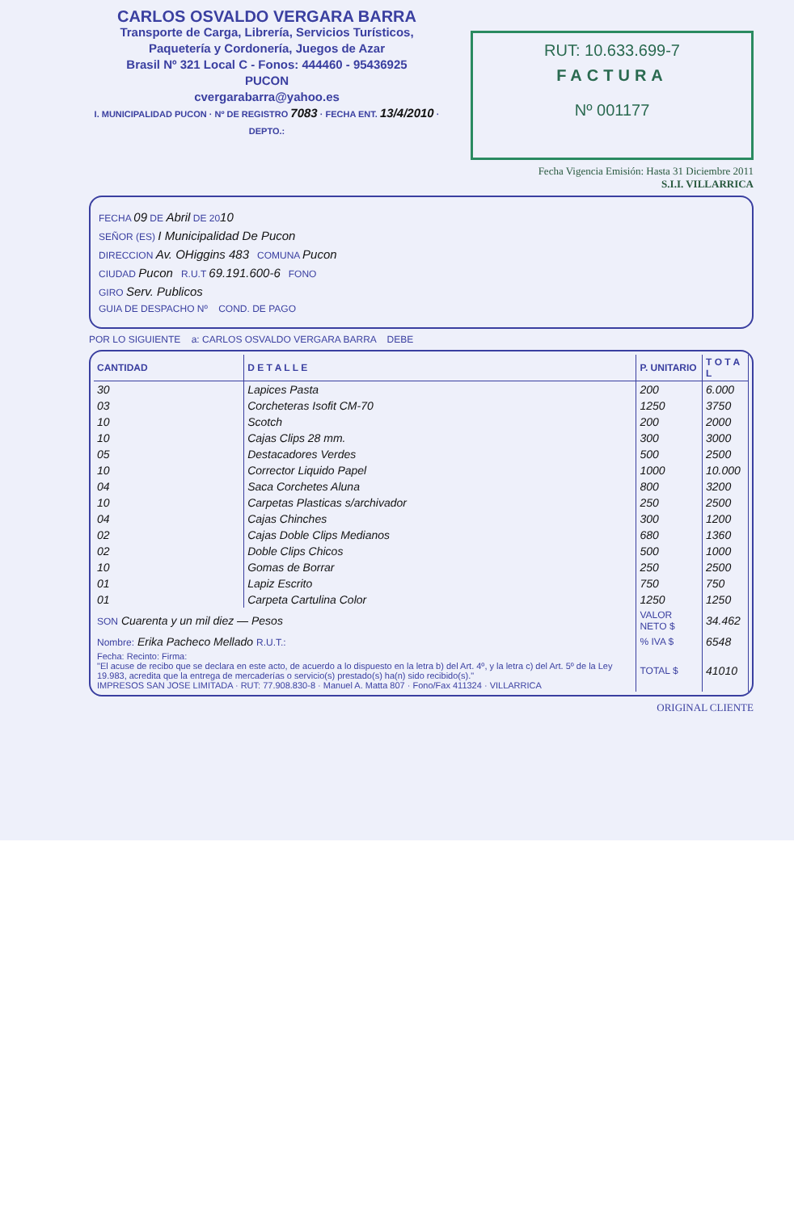CARLOS OSVALDO VERGARA BARRA
Transporte de Carga, Librería, Servicios Turísticos,
Paquetería y Cordonería, Juegos de Azar
Brasil Nº 321 Local C - Fonos: 444460 - 95436925
PUCON
cvergarabarra@yahoo.es
I. MUNICIPALIDAD PUCON · Nº DE REGISTRO 7083 · FECHA ENT. 13/4/2010 · DEPTO.:
RUT: 10.633.699-7
FACTURA
Nº 001177
Fecha Vigencia Emisión: Hasta 31 Diciembre 2011
S.I.I. VILLARRICA
FECHA 09 DE Abril DE 2010
SEÑOR (ES) I Municipalidad De Pucon
DIRECCION Av. OHiggins 483 COMUNA Pucon
CIUDAD Pucon R.U.T 69.191.600-6 FONO
GIRO Serv. Publicos
GUIA DE DESPACHO Nº COND. DE PAGO
POR LO SIGUIENTE a: CARLOS OSVALDO VERGARA BARRA DEBE
| CANTIDAD | D E T A L L E | P. UNITARIO | T O T A L |
| --- | --- | --- | --- |
| 30 | Lapices Pasta | 200 | 6.000 |
| 03 | Corcheteras Isofit CM-70 | 1250 | 3750 |
| 10 | Scotch | 200 | 2000 |
| 10 | Cajas Clips 28 mm. | 300 | 3000 |
| 05 | Destacadores Verdes | 500 | 2500 |
| 10 | Corrector Liquido Papel | 1000 | 10.000 |
| 04 | Saca Corchetes Aluna | 800 | 3200 |
| 10 | Carpetas Plasticas s/archivador | 250 | 2500 |
| 04 | Cajas Chinches | 300 | 1200 |
| 02 | Cajas Doble Clips Medianos | 680 | 1360 |
| 02 | Doble Clips Chicos | 500 | 1000 |
| 10 | Gomas de Borrar | 250 | 2500 |
| 01 | Lapiz Escrito | 750 | 750 |
| 01 | Carpeta Cartulina Color | 1250 | 1250 |
| SON Cuarenta y un mil diez — Pesos | | VALOR NETO $ | 34.462 |
| Nombre: Erika Pacheco Mellado R.U.T.: | | % IVA $ | 6548 |
| Fecha: Recinto: Firma: "El acuse de recibo que se declara en este acto, de acuerdo a lo dispuesto en la letra b) del Art. 4º, y la letra c) del Art. 5º de la Ley 19.983, acredita que la entrega de mercaderías o servicio(s) prestado(s) ha(n) sido recibido(s)." IMPRESOS SAN JOSE LIMITADA · RUT: 77.908.830-8 · Manuel A. Matta 807 · Fono/Fax 411324 · VILLARRICA | | TOTAL $ | 41010 |
ORIGINAL CLIENTE